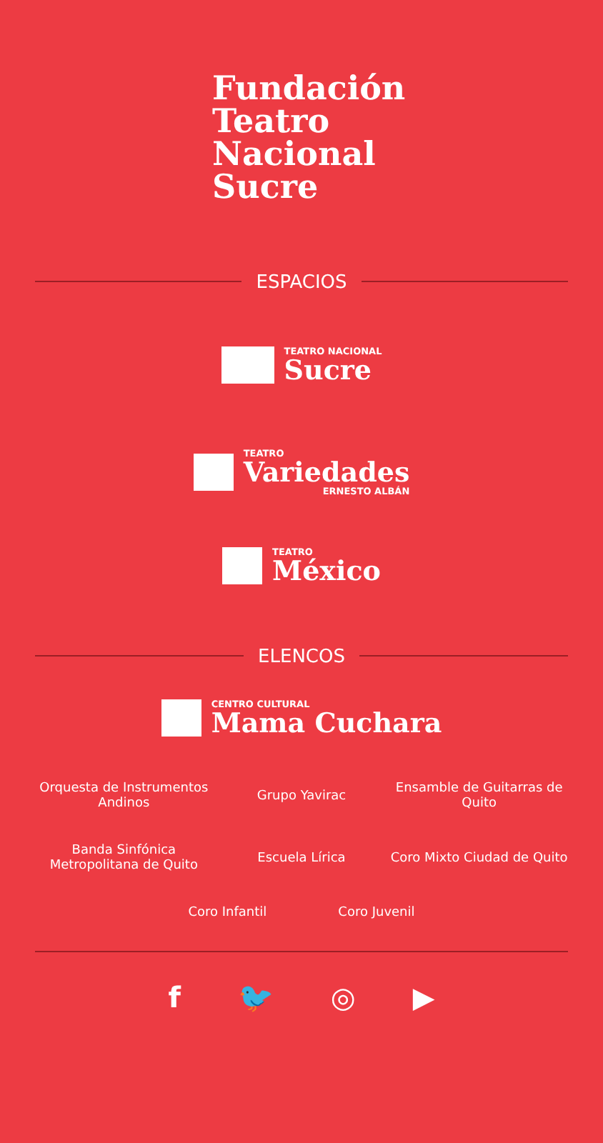Fundación
Teatro
Nacional
Sucre
ESPACIOS
TEATRO NACIONAL
Sucre
TEATRO
Variedades
ERNESTO ALBÁN
TEATRO
México
ELENCOS
CENTRO CULTURAL
Mama Cuchara
Orquesta de Instrumentos Andinos
Grupo Yavirac
Ensamble de Guitarras de Quito
Banda Sinfónica Metropolitana de Quito
Escuela Lírica
Coro Mixto Ciudad de Quito
Coro Infantil Coro Juvenil
f 🐦 ◎ ▶